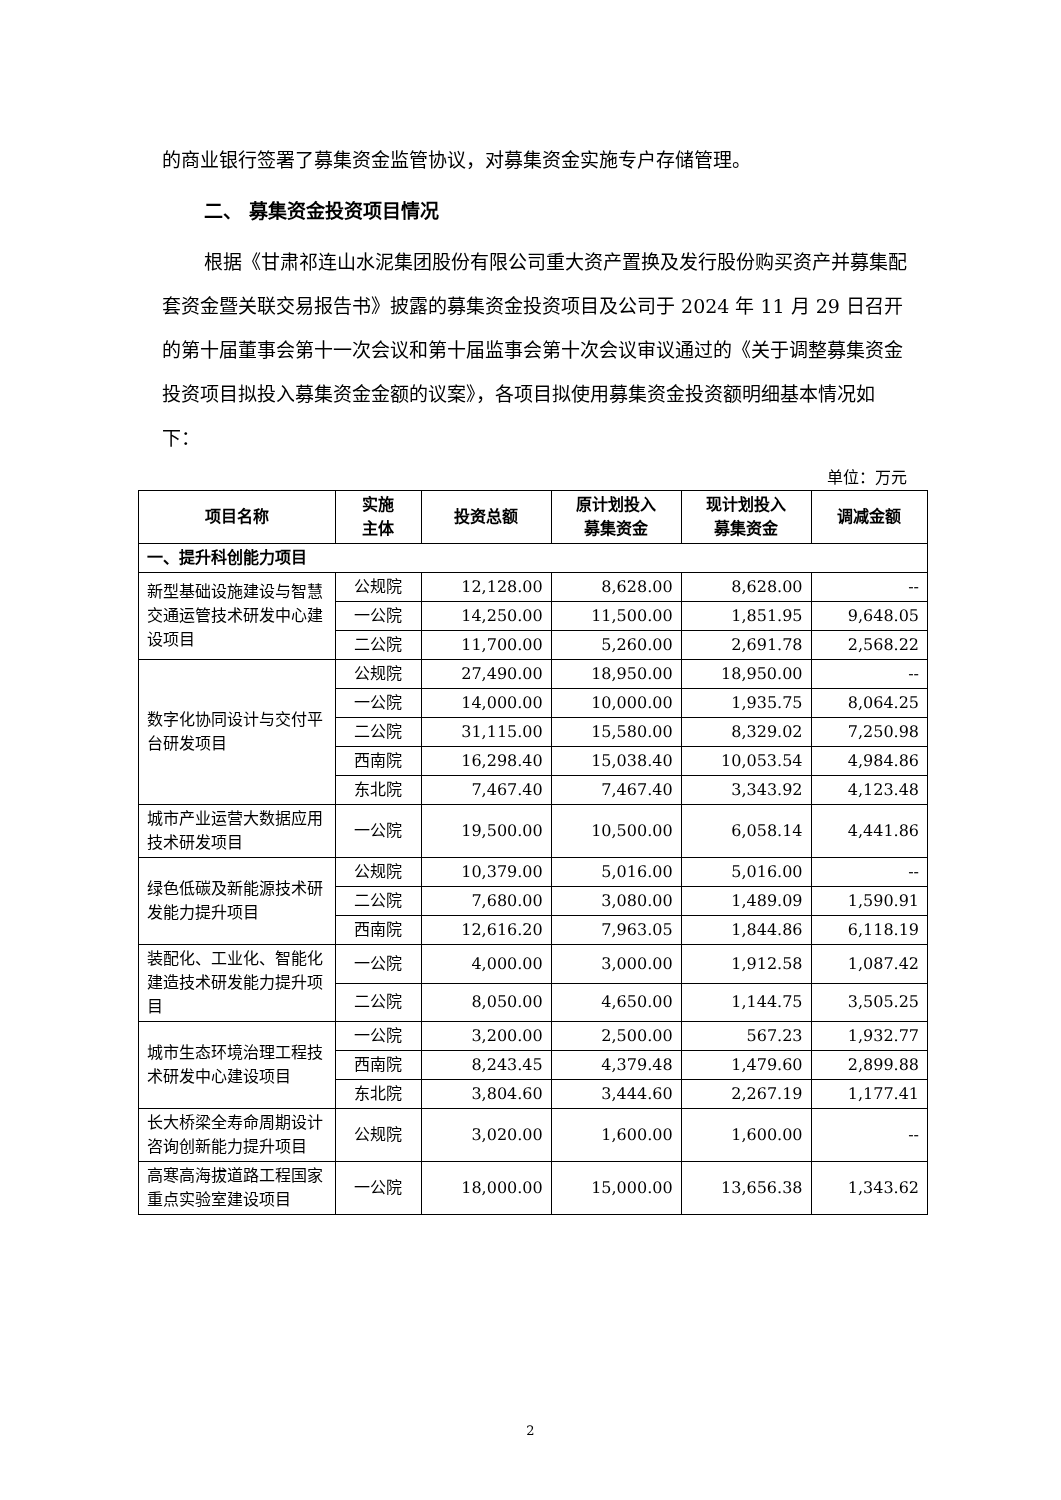的商业银行签署了募集资金监管协议，对募集资金实施专户存储管理。
二、 募集资金投资项目情况
根据《甘肃祁连山水泥集团股份有限公司重大资产置换及发行股份购买资产并募集配套资金暨关联交易报告书》披露的募集资金投资项目及公司于 2024 年 11 月 29 日召开的第十届董事会第十一次会议和第十届监事会第十次会议审议通过的《关于调整募集资金投资项目拟投入募集资金金额的议案》，各项目拟使用募集资金投资额明细基本情况如下：
单位：万元
| 项目名称 | 实施 主体 | 投资总额 | 原计划投入 募集资金 | 现计划投入 募集资金 | 调减金额 |
| --- | --- | --- | --- | --- | --- |
| 一、提升科创能力项目 | | | | | |
| 新型基础设施建设与智慧交通运管技术研发中心建设项目 | 公规院 | 12,128.00 | 8,628.00 | 8,628.00 | -- |
| | 一公院 | 14,250.00 | 11,500.00 | 1,851.95 | 9,648.05 |
| | 二公院 | 11,700.00 | 5,260.00 | 2,691.78 | 2,568.22 |
| 数字化协同设计与交付平台研发项目 | 公规院 | 27,490.00 | 18,950.00 | 18,950.00 | -- |
| | 一公院 | 14,000.00 | 10,000.00 | 1,935.75 | 8,064.25 |
| | 二公院 | 31,115.00 | 15,580.00 | 8,329.02 | 7,250.98 |
| | 西南院 | 16,298.40 | 15,038.40 | 10,053.54 | 4,984.86 |
| | 东北院 | 7,467.40 | 7,467.40 | 3,343.92 | 4,123.48 |
| 城市产业运营大数据应用技术研发项目 | 一公院 | 19,500.00 | 10,500.00 | 6,058.14 | 4,441.86 |
| 绿色低碳及新能源技术研发能力提升项目 | 公规院 | 10,379.00 | 5,016.00 | 5,016.00 | -- |
| | 二公院 | 7,680.00 | 3,080.00 | 1,489.09 | 1,590.91 |
| | 西南院 | 12,616.20 | 7,963.05 | 1,844.86 | 6,118.19 |
| 装配化、工业化、智能化建造技术研发能力提升项目 | 一公院 | 4,000.00 | 3,000.00 | 1,912.58 | 1,087.42 |
| | 二公院 | 8,050.00 | 4,650.00 | 1,144.75 | 3,505.25 |
| 城市生态环境治理工程技术研发中心建设项目 | 一公院 | 3,200.00 | 2,500.00 | 567.23 | 1,932.77 |
| | 西南院 | 8,243.45 | 4,379.48 | 1,479.60 | 2,899.88 |
| | 东北院 | 3,804.60 | 3,444.60 | 2,267.19 | 1,177.41 |
| 长大桥梁全寿命周期设计咨询创新能力提升项目 | 公规院 | 3,020.00 | 1,600.00 | 1,600.00 | -- |
| 高寒高海拔道路工程国家重点实验室建设项目 | 一公院 | 18,000.00 | 15,000.00 | 13,656.38 | 1,343.62 |
2